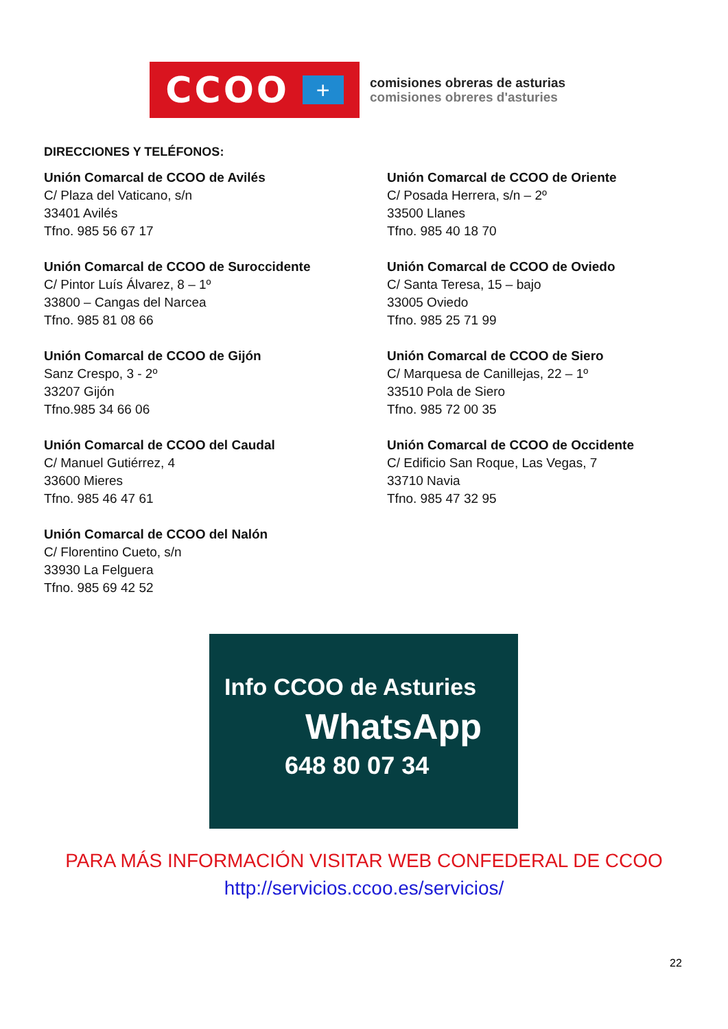CCOO
+
comisiones obreras de asturias
comisiones obreres d'asturies
DIRECCIONES Y TELÉFONOS:
Unión Comarcal de CCOO de Avilés
C/ Plaza del Vaticano, s/n
33401 Avilés
Tfno. 985 56 67 17
Unión Comarcal de CCOO de Oriente
C/ Posada Herrera, s/n – 2º
33500 Llanes
Tfno. 985 40 18 70
Unión Comarcal de CCOO de Suroccidente
C/ Pintor Luís Álvarez, 8 – 1º
33800 – Cangas del Narcea
Tfno. 985 81 08 66
Unión Comarcal de CCOO de Oviedo
C/ Santa Teresa, 15 – bajo
33005 Oviedo
Tfno. 985 25 71 99
Unión Comarcal de CCOO de Gijón
Sanz Crespo, 3 - 2º
33207 Gijón
Tfno.985 34 66 06
Unión Comarcal de CCOO de Siero
C/ Marquesa de Canillejas, 22 – 1º
33510 Pola de Siero
Tfno. 985 72 00 35
Unión Comarcal de CCOO del Caudal
C/ Manuel Gutiérrez, 4
33600 Mieres
Tfno. 985 46 47 61
Unión Comarcal de CCOO de Occidente
C/ Edificio San Roque, Las Vegas, 7
33710 Navia
Tfno. 985 47 32 95
Unión Comarcal de CCOO del Nalón
C/ Florentino Cueto, s/n
33930 La Felguera
Tfno. 985 69 42 52
Info CCOO de Asturies
WhatsApp
648 80 07 34
PARA MÁS INFORMACIÓN VISITAR WEB CONFEDERAL DE CCOO
http://servicios.ccoo.es/servicios/
22